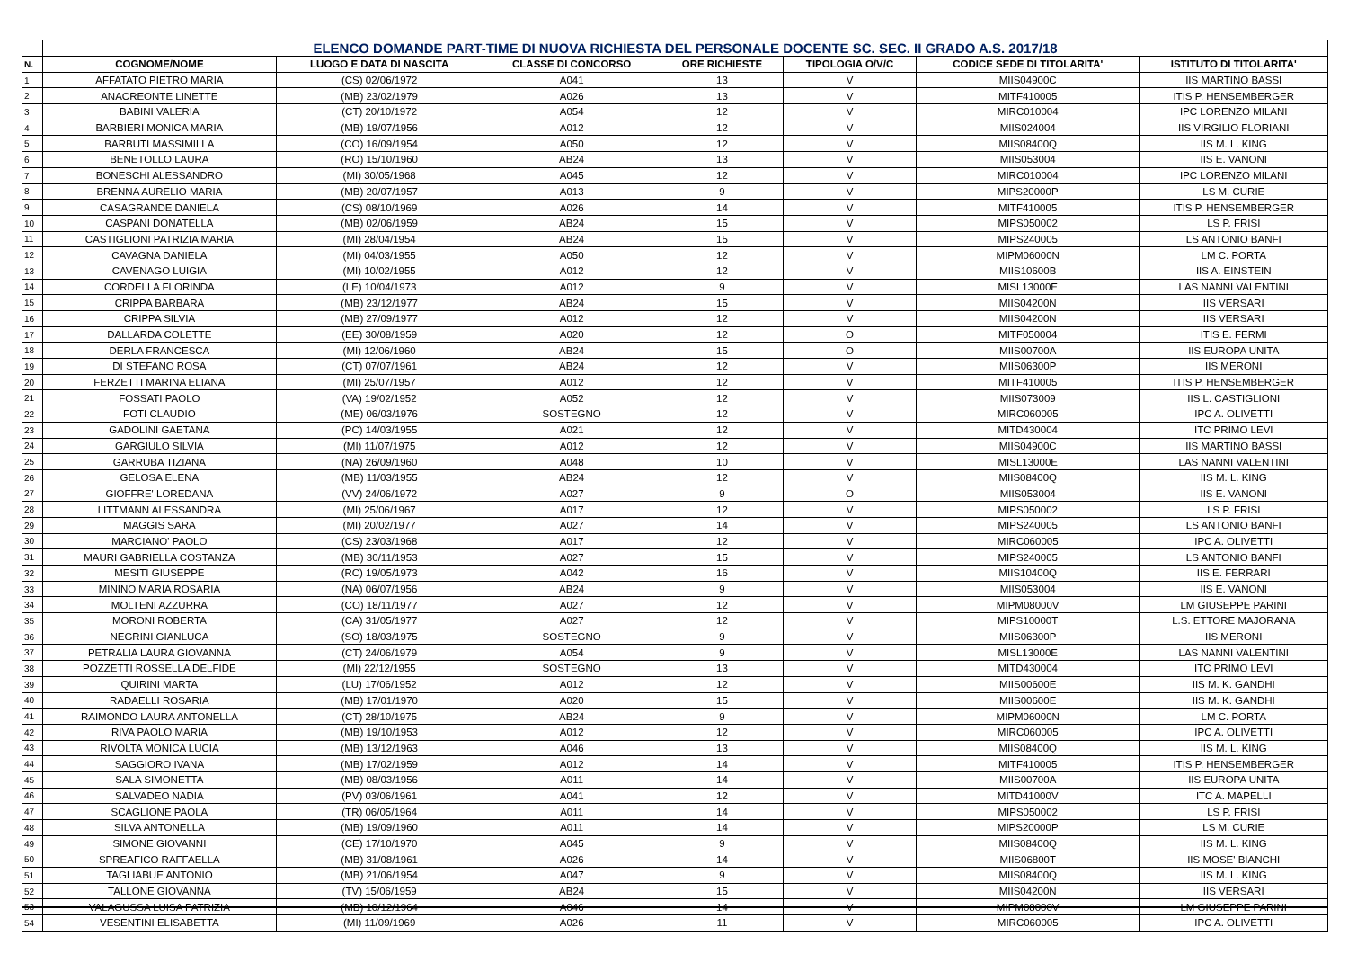| | ELENCO DOMANDE PART-TIME DI NUOVA RICHIESTA DEL PERSONALE DOCENTE SC. SEC. II GRADO A.S. 2017/18 | | | | | | |
| N. | COGNOME/NOME | LUOGO E DATA DI NASCITA | CLASSE DI CONCORSO | ORE RICHIESTE | TIPOLOGIA O/V/C | CODICE SEDE DI TITOLARITA' | ISTITUTO DI TITOLARITA' |
| 1 | AFFATATO PIETRO MARIA | (CS) 02/06/1972 | A041 | 13 | V | MIIS04900C | IIS MARTINO BASSI |
| 2 | ANACREONTE LINETTE | (MB) 23/02/1979 | A026 | 13 | V | MITF410005 | ITIS P. HENSEMBERGER |
| 3 | BABINI VALERIA | (CT) 20/10/1972 | A054 | 12 | V | MIRC010004 | IPC LORENZO MILANI |
| 4 | BARBIERI MONICA MARIA | (MB) 19/07/1956 | A012 | 12 | V | MIIS024004 | IIS VIRGILIO FLORIANI |
| 5 | BARBUTI MASSIMILLA | (CO) 16/09/1954 | A050 | 12 | V | MIIS08400Q | IIS M. L. KING |
| 6 | BENETOLLO LAURA | (RO) 15/10/1960 | AB24 | 13 | V | MIIS053004 | IIS E. VANONI |
| 7 | BONESCHI ALESSANDRO | (MI) 30/05/1968 | A045 | 12 | V | MIRC010004 | IPC LORENZO MILANI |
| 8 | BRENNA AURELIO MARIA | (MB) 20/07/1957 | A013 | 9 | V | MIPS20000P | LS M. CURIE |
| 9 | CASAGRANDE DANIELA | (CS) 08/10/1969 | A026 | 14 | V | MITF410005 | ITIS P. HENSEMBERGER |
| 10 | CASPANI DONATELLA | (MB) 02/06/1959 | AB24 | 15 | V | MIPS050002 | LS P. FRISI |
| 11 | CASTIGLIONI PATRIZIA MARIA | (MI) 28/04/1954 | AB24 | 15 | V | MIPS240005 | LS ANTONIO BANFI |
| 12 | CAVAGNA DANIELA | (MI) 04/03/1955 | A050 | 12 | V | MIPM06000N | LM C. PORTA |
| 13 | CAVENAGO LUIGIA | (MI) 10/02/1955 | A012 | 12 | V | MIIS10600B | IIS A. EINSTEIN |
| 14 | CORDELLA FLORINDA | (LE) 10/04/1973 | A012 | 9 | V | MISL13000E | LAS NANNI VALENTINI |
| 15 | CRIPPA BARBARA | (MB) 23/12/1977 | AB24 | 15 | V | MIIS04200N | IIS VERSARI |
| 16 | CRIPPA SILVIA | (MB) 27/09/1977 | A012 | 12 | V | MIIS04200N | IIS VERSARI |
| 17 | DALLARDA COLETTE | (EE) 30/08/1959 | A020 | 12 | O | MITF050004 | ITIS E. FERMI |
| 18 | DERLA FRANCESCA | (MI) 12/06/1960 | AB24 | 15 | O | MIIS00700A | IIS EUROPA UNITA |
| 19 | DI STEFANO ROSA | (CT) 07/07/1961 | AB24 | 12 | V | MIIS06300P | IIS MERONI |
| 20 | FERZETTI MARINA ELIANA | (MI) 25/07/1957 | A012 | 12 | V | MITF410005 | ITIS P. HENSEMBERGER |
| 21 | FOSSATI PAOLO | (VA) 19/02/1952 | A052 | 12 | V | MIIS073009 | IIS L. CASTIGLIONI |
| 22 | FOTI CLAUDIO | (ME) 06/03/1976 | SOSTEGNO | 12 | V | MIRC060005 | IPC A. OLIVETTI |
| 23 | GADOLINI GAETANA | (PC) 14/03/1955 | A021 | 12 | V | MITD430004 | ITC PRIMO LEVI |
| 24 | GARGIULO SILVIA | (MI) 11/07/1975 | A012 | 12 | V | MIIS04900C | IIS MARTINO BASSI |
| 25 | GARRUBA TIZIANA | (NA) 26/09/1960 | A048 | 10 | V | MISL13000E | LAS NANNI VALENTINI |
| 26 | GELOSA ELENA | (MB) 11/03/1955 | AB24 | 12 | V | MIIS08400Q | IIS M. L. KING |
| 27 | GIOFFRE' LOREDANA | (VV) 24/06/1972 | A027 | 9 | O | MIIS053004 | IIS E. VANONI |
| 28 | LITTMANN ALESSANDRA | (MI) 25/06/1967 | A017 | 12 | V | MIPS050002 | LS P. FRISI |
| 29 | MAGGIS SARA | (MI) 20/02/1977 | A027 | 14 | V | MIPS240005 | LS ANTONIO BANFI |
| 30 | MARCIANO' PAOLO | (CS) 23/03/1968 | A017 | 12 | V | MIRC060005 | IPC A. OLIVETTI |
| 31 | MAURI GABRIELLA COSTANZA | (MB) 30/11/1953 | A027 | 15 | V | MIPS240005 | LS ANTONIO BANFI |
| 32 | MESITI GIUSEPPE | (RC) 19/05/1973 | A042 | 16 | V | MIIS10400Q | IIS E. FERRARI |
| 33 | MININO MARIA ROSARIA | (NA) 06/07/1956 | AB24 | 9 | V | MIIS053004 | IIS E. VANONI |
| 34 | MOLTENI AZZURRA | (CO) 18/11/1977 | A027 | 12 | V | MIPM08000V | LM GIUSEPPE PARINI |
| 35 | MORONI ROBERTA | (CA) 31/05/1977 | A027 | 12 | V | MIPS10000T | L.S. ETTORE MAJORANA |
| 36 | NEGRINI GIANLUCA | (SO) 18/03/1975 | SOSTEGNO | 9 | V | MIIS06300P | IIS MERONI |
| 37 | PETRALIA LAURA GIOVANNA | (CT) 24/06/1979 | A054 | 9 | V | MISL13000E | LAS NANNI VALENTINI |
| 38 | POZZETTI ROSSELLA DELFIDE | (MI) 22/12/1955 | SOSTEGNO | 13 | V | MITD430004 | ITC PRIMO LEVI |
| 39 | QUIRINI MARTA | (LU) 17/06/1952 | A012 | 12 | V | MIIS00600E | IIS M. K. GANDHI |
| 40 | RADAELLI ROSARIA | (MB) 17/01/1970 | A020 | 15 | V | MIIS00600E | IIS M. K. GANDHI |
| 41 | RAIMONDO LAURA ANTONELLA | (CT) 28/10/1975 | AB24 | 9 | V | MIPM06000N | LM C. PORTA |
| 42 | RIVA PAOLO MARIA | (MB) 19/10/1953 | A012 | 12 | V | MIRC060005 | IPC A. OLIVETTI |
| 43 | RIVOLTA MONICA LUCIA | (MB) 13/12/1963 | A046 | 13 | V | MIIS08400Q | IIS M. L. KING |
| 44 | SAGGIORO IVANA | (MB) 17/02/1959 | A012 | 14 | V | MITF410005 | ITIS P. HENSEMBERGER |
| 45 | SALA SIMONETTA | (MB) 08/03/1956 | A011 | 14 | V | MIIS00700A | IIS EUROPA UNITA |
| 46 | SALVADEO NADIA | (PV) 03/06/1961 | A041 | 12 | V | MITD41000V | ITC A. MAPELLI |
| 47 | SCAGLIONE PAOLA | (TR) 06/05/1964 | A011 | 14 | V | MIPS050002 | LS P. FRISI |
| 48 | SILVA ANTONELLA | (MB) 19/09/1960 | A011 | 14 | V | MIPS20000P | LS M. CURIE |
| 49 | SIMONE GIOVANNI | (CE) 17/10/1970 | A045 | 9 | V | MIIS08400Q | IIS M. L. KING |
| 50 | SPREAFICO RAFFAELLA | (MB) 31/08/1961 | A026 | 14 | V | MIIS06800T | IIS MOSE' BIANCHI |
| 51 | TAGLIABUE ANTONIO | (MB) 21/06/1954 | A047 | 9 | V | MIIS08400Q | IIS M. L. KING |
| 52 | TALLONE GIOVANNA | (TV) 15/06/1959 | AB24 | 15 | V | MIIS04200N | IIS VERSARI |
| 53 | VALAGUSSA LUISA PATRIZIA | (MB) 10/12/1964 | A046 | 14 | V | MIPM08000V | LM GIUSEPPE PARINI |
| 54 | VESENTINI ELISABETTA | (MI) 11/09/1969 | A026 | 11 | V | MIRC060005 | IPC A. OLIVETTI |